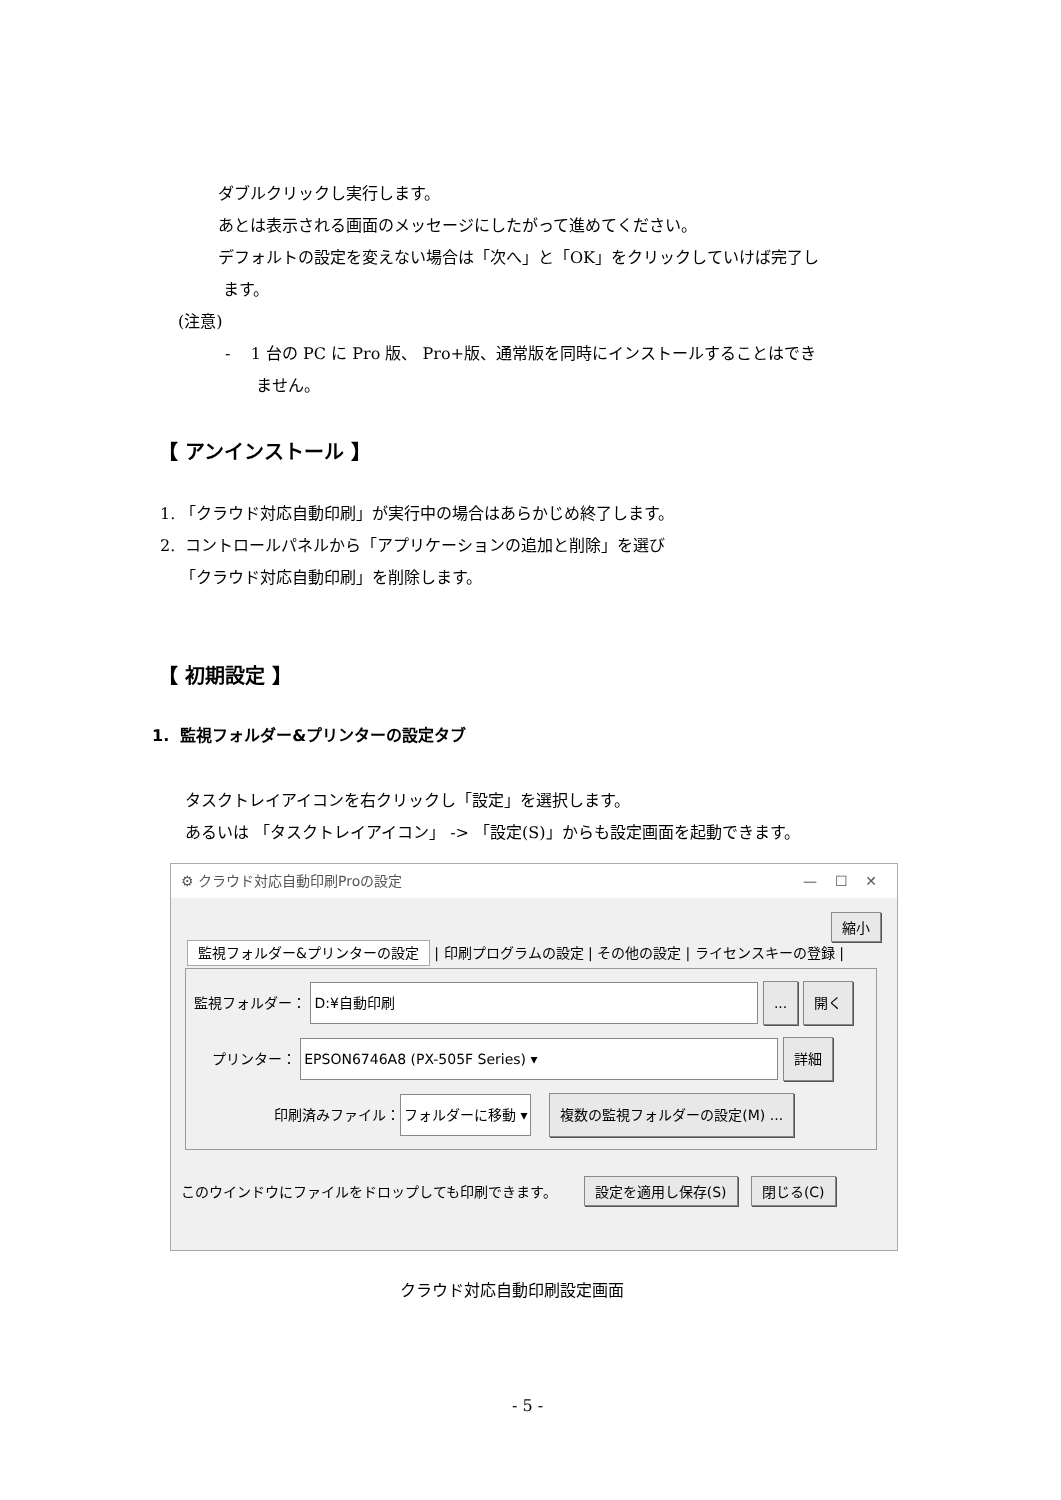ダブルクリックし実行します。
あとは表示される画面のメッセージにしたがって進めてください。
デフォルトの設定を変えない場合は「次へ」と「OK」をクリックしていけば完了し
ます。
(注意)
- 1 台の PC に Pro 版、 Pro+版、通常版を同時にインストールすることはでき
ません。
【 アンインストール 】
1. 「クラウド対応自動印刷」が実行中の場合はあらかじめ終了します。
2. コントロールパネルから「アプリケーションの追加と削除」を選び
「クラウド対応自動印刷」を削除します。
【 初期設定 】
1. 監視フォルダー&プリンターの設定タブ
タスクトレイアイコンを右クリックし「設定」を選択します。
あるいは 「タスクトレイアイコン」 -> 「設定(S)」からも設定画面を起動できます。
⚙ クラウド対応自動印刷Proの設定 — ☐ ✕
縮小
監視フォルダー&プリンターの設定 | 印刷プログラムの設定 | その他の設定 | ライセンスキーの登録 |
監視フォルダー： D:¥自動印刷 ... 開く
プリンター： EPSON6746A8 (PX-505F Series) ▾ 詳細
印刷済みファイル： フォルダーに移動 ▾ 複数の監視フォルダーの設定(M) ...
このウインドウにファイルをドロップしても印刷できます。 設定を適用し保存(S) 閉じる(C)
クラウド対応自動印刷設定画面
- 5 -